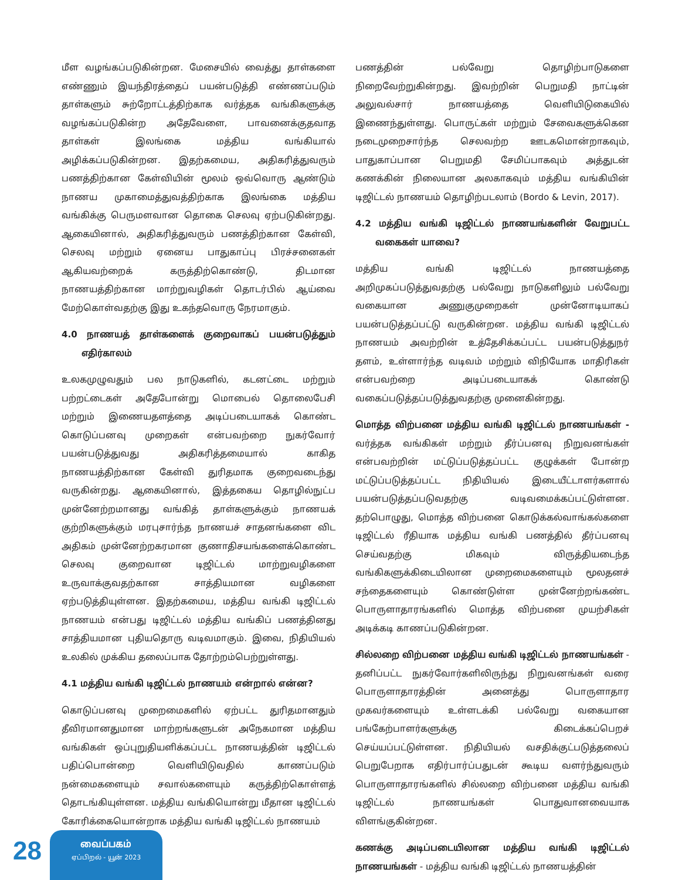மீள வழங்கப்படுகின்றன. மேசையில் வைத்து தாள்களை எண்ணும் இயந்திரத்தைப் பயன்படுத்தி எண்ணப்படும் தாள்களும் சுற்றோட்டத்திற்காக வர்த்தக வங்கிகளுக்கு வழங்கப்படுகின்ற அதேவேளை, பாவனைக்குதவாத தாள்கள் இலங்கை மத்திய வங்கியால் அழிக்கப்படுகின்றன. இதற்கமைய, அதிகரித்துவரும் பணத்திற்கான கேள்வியின் மூலம் ஒவ்வொரு ஆண்டும் நாணய முகாமைத்துவத்திற்காக இலங்கை மத்திய வங்கிக்கு பெருமளவான தொகை செலவு ஏற்படுகின்றது. ஆகையினால், அதிகரித்துவரும் பணத்திற்கான கேள்வி, செலவு மற்றும் ஏனைய பாதுகாப்பு பிரச்சனைகள் ஆகியவற்றைக் கருத்திற்கொண்டு, திடமான நாணயத்திற்கான மாற்றுவழிகள் தொடர்பில் ஆய்வை மேற்கொள்வதற்கு இது உகந்தவொரு நேரமாகும்.
4.0 நாணயத் தாள்களைக் குறைவாகப் பயன்படுத்தும் எதிர்காலம்
உலகமுழுவதும் பல நாடுகளில், கடனட்டை மற்றும் பற்றட்டைகள் அதேபோன்று மொபைல் தொலைபேசி மற்றும் இணையதளத்தை அடிப்படையாகக் கொண்ட கொடுப்பனவு முறைகள் என்பவற்றை நுகர்வோர் பயன்படுத்துவது அதிகரித்தமையால் காகித நாணயத்திற்கான கேள்வி துரிதமாக குறைவடைந்து வருகின்றது. ஆகையினால், இத்தகைய தொழில்நுட்ப முன்னேற்றமானது வங்கித் தாள்களுக்கும் நாணயக் குற்றிகளுக்கும் மரபுசார்ந்த நாணயச் சாதனங்களை விட அதிகம் முன்னேற்றகரமான குணாதிசயங்களைக்கொண்ட செலவு குறைவான டிஜிட்டல் மாற்றுவழிகளை உருவாக்குவதற்கான சாத்தியமான வழிகளை ஏற்படுத்தியுள்ளன. இதற்கமைய, மத்திய வங்கி டிஜிட்டல் நாணயம் என்பது டிஜிட்டல் மத்திய வங்கிப் பணத்தினது சாத்தியமான புதியதொரு வடிவமாகும். இவை, நிதியியல் உலகில் முக்கிய தலைப்பாக தோற்றம்பெற்றுள்ளது.
4.1 மத்திய வங்கி டிஜிட்டல் நாணயம் என்றால் என்ன?
கொடுப்பனவு முறைமைகளில் ஏற்பட்ட துரிதமானதும் தீவிரமானதுமான மாற்றங்களுடன் அநேகமான மத்திய வங்கிகள் ஒப்புறுதியளிக்கப்பட்ட நாணயத்தின் டிஜிட்டல் பதிப்பொன்றை வெளியிடுவதில் காணப்படும் நன்மைகளையும் சவால்களையும் கருத்திற்கொள்ளத் தொடங்கியுள்ளன. மத்திய வங்கியொன்று மீதான டிஜிட்டல் கோரிக்கையொன்றாக மத்திய வங்கி டிஜிட்டல் நாணயம்
பணத்தின் பல்வேறு தொழிற்பாடுகளை நிறைவேற்றுகின்றது. இவற்றின் பெறுமதி நாட்டின் அலுவல்சார் நாணயத்தை வெளியிடுகையில் இணைந்துள்ளது. பொருட்கள் மற்றும் சேவைகளுக்கென நடைமுறைசார்ந்த செலவற்ற ஊடகமொன்றாகவும், பாதுகாப்பான பெறுமதி சேமிப்பாகவும் அத்துடன் கணக்கின் நிலையான அலகாகவும் மத்திய வங்கியின் டிஜிட்டல் நாணயம் தொழிற்படலாம் (Bordo & Levin, 2017).
4.2 மத்திய வங்கி டிஜிட்டல் நாணயங்களின் வேறுபட்ட வகைகள் யாவை?
மத்திய வங்கி டிஜிட்டல் நாணயத்தை அறிமுகப்படுத்துவதற்கு பல்வேறு நாடுகளிலும் பல்வேறு வகையான அணுகுமுறைகள் முன்னோடியாகப் பயன்படுத்தப்பட்டு வருகின்றன. மத்திய வங்கி டிஜிட்டல் நாணயம் அவற்றின் உத்தேசிக்கப்பட்ட பயன்படுத்துநர் தளம், உள்ளார்ந்த வடிவம் மற்றும் விநியோக மாதிரிகள் என்பவற்றை அடிப்படையாகக் கொண்டு வகைப்படுத்தப்படுத்துவதற்கு முனைகின்றது.
மொத்த விற்பனை மத்திய வங்கி டிஜிட்டல் நாணயங்கள் - வர்த்தக வங்கிகள் மற்றும் தீர்ப்பனவு நிறுவனங்கள் என்பவற்றின் மட்டுப்படுத்தப்பட்ட குழுக்கள் போன்ற மட்டுப்படுத்தப்பட்ட நிதியியல் இடையீட்டாளர்களால் பயன்படுத்தப்படுவதற்கு வடிவமைக்கப்பட்டுள்ளன. தற்பொழுது, மொத்த விற்பனை கொடுக்கல்வாங்கல்களை டிஜிட்டல் ரீதியாக மத்திய வங்கி பணத்தில் தீர்ப்பனவு செய்வதற்கு மிகவும் விருத்தியடைந்த வங்கிகளுக்கிடையிலான முறைமைகளையும் மூலதனச் சந்தைகளையும் கொண்டுள்ள முன்னேற்றங்கண்ட பொருளாதாரங்களில் மொத்த விற்பனை முயற்சிகள் அடிக்கடி காணப்படுகின்றன.
சில்லறை விற்பனை மத்திய வங்கி டிஜிட்டல் நாணயங்கள் - தனிப்பட்ட நுகர்வோர்களிலிருந்து நிறுவனங்கள் வரை பொருளாதாரத்தின் அனைத்து பொருளாதார முகவர்களையும் உள்ளடக்கி பல்வேறு வகையான பங்கேற்பாளர்களுக்கு கிடைக்கப்பெறச் செய்யப்பட்டுள்ளன. நிதியியல் வசதிக்குட்படுத்தலைப் பெறுபேறாக எதிர்பார்ப்பதுடன் கூடிய வளர்ந்துவரும் பொருளாதாரங்களில் சில்லறை விற்பனை மத்திய வங்கி டிஜிட்டல் நாணயங்கள் பொதுவானவையாக விளங்குகின்றன.
கணக்கு அடிப்படையிலான மத்திய வங்கி டிஜிட்டல் நாணயங்கள் - மத்திய வங்கி டிஜிட்டல் நாணயத்தின்
28
வைப்பகம்
ஏப்பிறல் - யூன் 2023